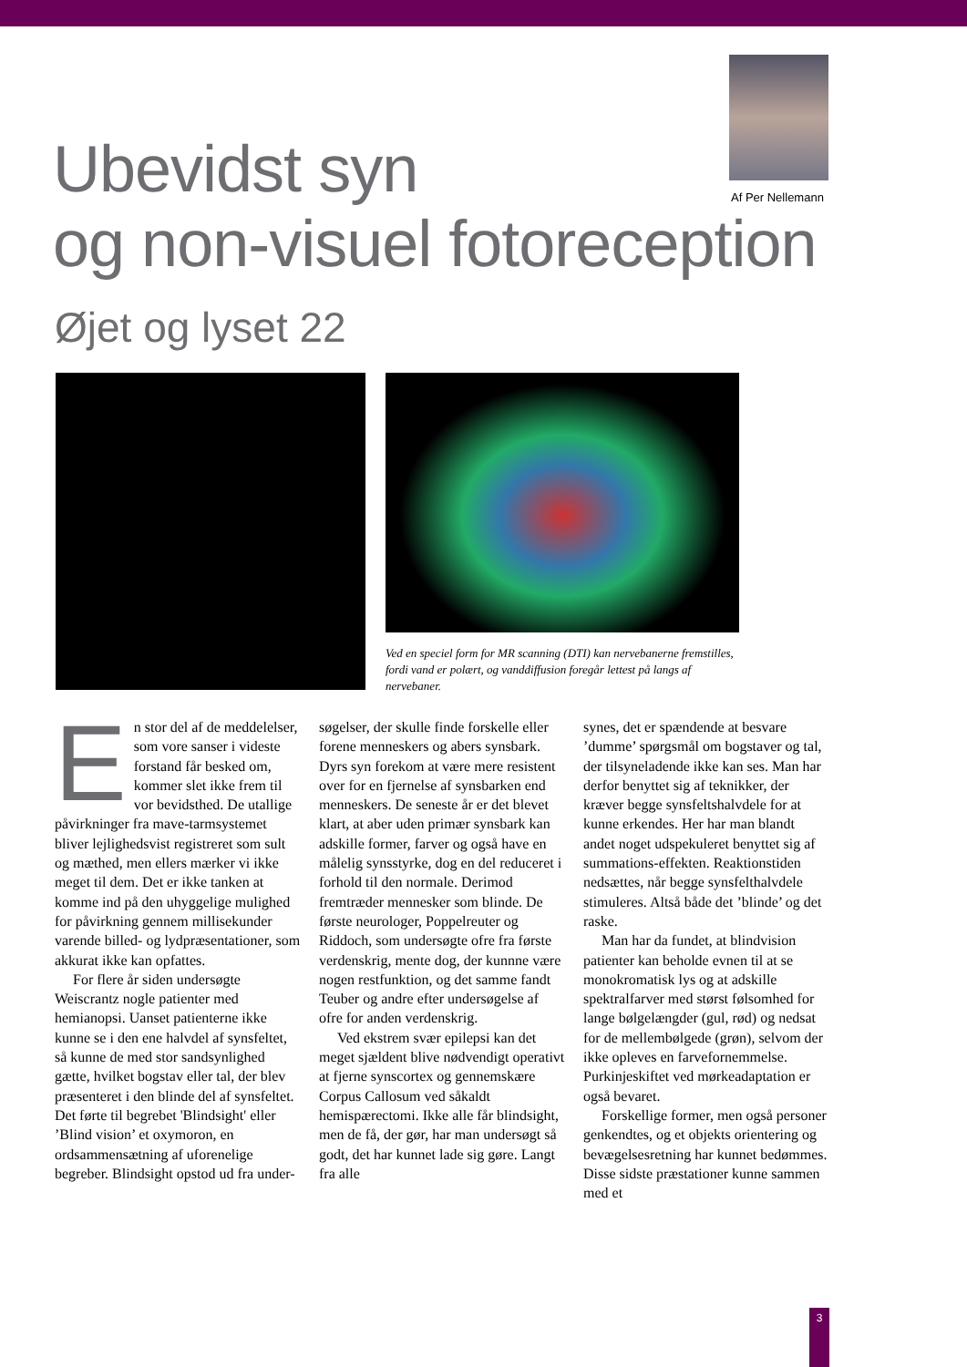Ubevidst syn
og non-visuel fotoreception
Af Per Nellemann
Øjet og lyset 22
Ved en speciel form for MR scanning (DTI) kan nervebanerne fremstilles, fordi vand er polært, og vanddiffusion foregår lettest på langs af nervebaner.
En stor del af de meddelelser, som vore sanser i videste forstand får besked om, kommer slet ikke frem til vor bevidsthed. De utallige påvirkninger fra mave-tarmsystemet bliver lejlighedsvist registreret som sult og mæthed, men ellers mærker vi ikke meget til dem. Det er ikke tanken at komme ind på den uhyggelige mulighed for påvirkning gennem millisekunder varende billed- og lydpræsentationer, som akkurat ikke kan opfattes.
For flere år siden undersøgte Weiscrantz nogle patienter med hemianopsi. Uanset patienterne ikke kunne se i den ene halvdel af synsfeltet, så kunne de med stor sandsynlighed gætte, hvilket bogstav eller tal, der blev præsenteret i den blinde del af synsfeltet. Det førte til begrebet 'Blindsight' eller ’Blind vision’ et oxymoron, en ordsammensætning af uforenelige begreber. Blindsight opstod ud fra under-
søgelser, der skulle finde forskelle eller forene menneskers og abers synsbark. Dyrs syn forekom at være mere resistent over for en fjernelse af synsbarken end menneskers. De seneste år er det blevet klart, at aber uden primær synsbark kan adskille former, farver og også have en målelig synsstyrke, dog en del reduceret i forhold til den normale. Derimod fremtræder mennesker som blinde. De første neurologer, Poppelreuter og Riddoch, som undersøgte ofre fra første verdenskrig, mente dog, der kunnne være nogen restfunktion, og det samme fandt Teuber og andre efter undersøgelse af ofre for anden verdenskrig.
Ved ekstrem svær epilepsi kan det meget sjældent blive nødvendigt operativt at fjerne synscortex og gennemskære Corpus Callosum ved såkaldt hemispærectomi. Ikke alle får blindsight, men de få, der gør, har man undersøgt så godt, det har kunnet lade sig gøre. Langt fra alle
synes, det er spændende at besvare ’dumme’ spørgsmål om bogstaver og tal, der tilsyneladende ikke kan ses. Man har derfor benyttet sig af teknikker, der kræver begge synsfeltshalvdele for at kunne erkendes. Her har man blandt andet noget udspekuleret benyttet sig af summations-effekten. Reaktionstiden nedsættes, når begge synsfelthalvdele stimuleres. Altså både det ’blinde’ og det raske.
Man har da fundet, at blindvision patienter kan beholde evnen til at se monokromatisk lys og at adskille spektralfarver med størst følsomhed for lange bølgelængder (gul, rød) og nedsat for de mellembølgede (grøn), selvom der ikke opleves en farvefornemmelse. Purkinjeskiftet ved mørkeadaptation er også bevaret.
Forskellige former, men også personer genkendtes, og et objekts orientering og bevægelsesretning har kunnet bedømmes. Disse sidste præstationer kunne sammen med et
3